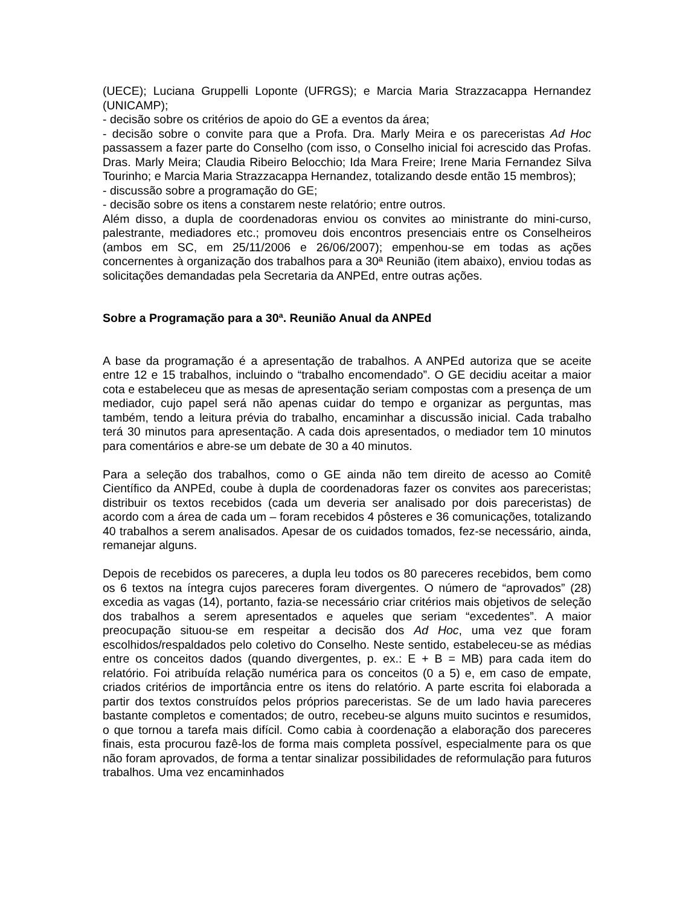(UECE); Luciana Gruppelli Loponte (UFRGS); e Marcia Maria Strazzacappa Hernandez (UNICAMP);
- decisão sobre os critérios de apoio do GE a eventos da área;
- decisão sobre o convite para que a Profa. Dra. Marly Meira e os pareceristas Ad Hoc passassem a fazer parte do Conselho (com isso, o Conselho inicial foi acrescido das Profas. Dras. Marly Meira; Claudia Ribeiro Belocchio; Ida Mara Freire; Irene Maria Fernandez Silva Tourinho; e Marcia Maria Strazzacappa Hernandez, totalizando desde então 15 membros);
- discussão sobre a programação do GE;
- decisão sobre os itens a constarem neste relatório; entre outros.
Além disso, a dupla de coordenadoras enviou os convites ao ministrante do mini-curso, palestrante, mediadores etc.; promoveu dois encontros presenciais entre os Conselheiros (ambos em SC, em 25/11/2006 e 26/06/2007); empenhou-se em todas as ações concernentes à organização dos trabalhos para a 30ª Reunião (item abaixo), enviou todas as solicitações demandadas pela Secretaria da ANPEd, entre outras ações.
Sobre a Programação para a 30ª. Reunião Anual da ANPEd
A base da programação é a apresentação de trabalhos. A ANPEd autoriza que se aceite entre 12 e 15 trabalhos, incluindo o “trabalho encomendado”. O GE decidiu aceitar a maior cota e estabeleceu que as mesas de apresentação seriam compostas com a presença de um mediador, cujo papel será não apenas cuidar do tempo e organizar as perguntas, mas também, tendo a leitura prévia do trabalho, encaminhar a discussão inicial. Cada trabalho terá 30 minutos para apresentação. A cada dois apresentados, o mediador tem 10 minutos para comentários e abre-se um debate de 30 a 40 minutos.
Para a seleção dos trabalhos, como o GE ainda não tem direito de acesso ao Comitê Científico da ANPEd, coube à dupla de coordenadoras fazer os convites aos pareceristas; distribuir os textos recebidos (cada um deveria ser analisado por dois pareceristas) de acordo com a área de cada um – foram recebidos 4 pôsteres e 36 comunicações, totalizando 40 trabalhos a serem analisados. Apesar de os cuidados tomados, fez-se necessário, ainda, remanejar alguns.
Depois de recebidos os pareceres, a dupla leu todos os 80 pareceres recebidos, bem como os 6 textos na íntegra cujos pareceres foram divergentes. O número de “aprovados” (28) excedia as vagas (14), portanto, fazia-se necessário criar critérios mais objetivos de seleção dos trabalhos a serem apresentados e aqueles que seriam “excedentes”. A maior preocupação situou-se em respeitar a decisão dos Ad Hoc, uma vez que foram escolhidos/respaldados pelo coletivo do Conselho. Neste sentido, estabeleceu-se as médias entre os conceitos dados (quando divergentes, p. ex.: E + B = MB) para cada item do relatório. Foi atribuída relação numérica para os conceitos (0 a 5) e, em caso de empate, criados critérios de importância entre os itens do relatório. A parte escrita foi elaborada a partir dos textos construídos pelos próprios pareceristas. Se de um lado havia pareceres bastante completos e comentados; de outro, recebeu-se alguns muito sucintos e resumidos, o que tornou a tarefa mais difícil. Como cabia à coordenação a elaboração dos pareceres finais, esta procurou fazê-los de forma mais completa possível, especialmente para os que não foram aprovados, de forma a tentar sinalizar possibilidades de reformulação para futuros trabalhos. Uma vez encaminhados